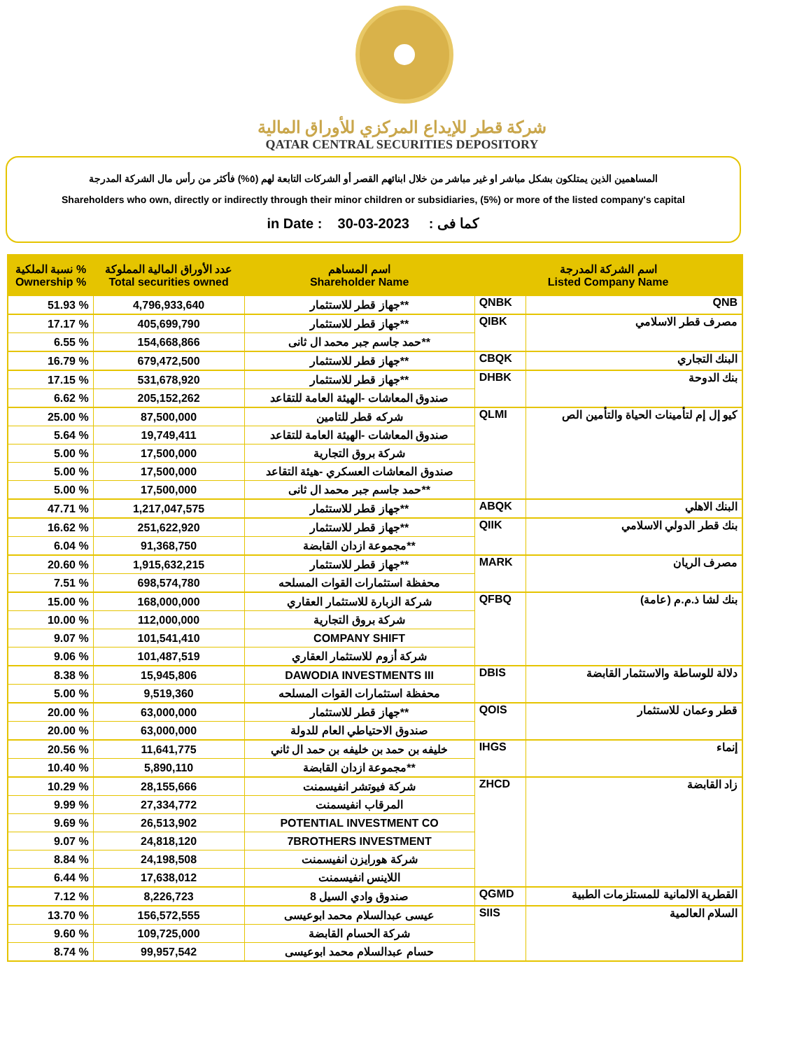شركة قطر للإيداع المركزي للأوراق المالية
QATAR CENTRAL SECURITIES DEPOSITORY
المساهمين الذين يمتلكون بشكل مباشر او غير مباشر من خلال ابنائهم القصر أو الشركات التابعة لهم (٥%) فأكثر من رأس مال الشركة المدرجة
Shareholders who own, directly or indirectly through their minor children or subsidiaries, (5%) or more of the listed company's capital
in Date : 30-03-2023 كما فى :
| نسبة الملكية % Ownership % | عدد الأوراق المالية المملوكة Total securities owned | اسم المساهم Shareholder Name | اسم الشركة المدرجة Listed Company Name | |
| --- | --- | --- | --- | --- |
| 51.93 % | 4,796,933,640 | جهاز قطر للاستثمار** | QNBK | QNB |
| 17.17 % | 405,699,790 | جهاز قطر للاستثمار** | QIBK | مصرف قطر الاسلامي |
| 6.55 % | 154,668,866 | حمد جاسم جبر محمد ال ثانى** | | |
| 16.79 % | 679,472,500 | جهاز قطر للاستثمار** | CBQK | البنك التجاري |
| 17.15 % | 531,678,920 | جهاز قطر للاستثمار** | DHBK | بنك الدوحة |
| 6.62 % | 205,152,262 | صندوق المعاشات -الهيئة العامة للتقاعد | | |
| 25.00 % | 87,500,000 | شركه قطر للتامين | QLMI | كيو إل إم لتأمينات الحياة والتأمين الص |
| 5.64 % | 19,749,411 | صندوق المعاشات -الهيئة العامة للتقاعد | | |
| 5.00 % | 17,500,000 | شركة بروق التجارية | | |
| 5.00 % | 17,500,000 | صندوق المعاشات العسكري -هيئة التقاعد | | |
| 5.00 % | 17,500,000 | حمد جاسم جبر محمد ال ثانى** | | |
| 47.71 % | 1,217,047,575 | جهاز قطر للاستثمار** | ABQK | البنك الاهلي |
| 16.62 % | 251,622,920 | جهاز قطر للاستثمار** | QIIK | بنك قطر الدولي الاسلامي |
| 6.04 % | 91,368,750 | مجموعة ازدان القابضة** | | |
| 20.60 % | 1,915,632,215 | جهاز قطر للاستثمار** | MARK | مصرف الريان |
| 7.51 % | 698,574,780 | محفظة استثمارات القوات المسلحه | | |
| 15.00 % | 168,000,000 | شركة الزبارة للاستثمار العقاري | QFBQ | (بنك لشا ذ.م.م (عامة |
| 10.00 % | 112,000,000 | شركة بروق التجارية | | |
| 9.07 % | 101,541,410 | COMPANY SHIFT | | |
| 9.06 % | 101,487,519 | شركة أزوم للاستثمار العقاري | | |
| 8.38 % | 15,945,806 | DAWODIA INVESTMENTS III | DBIS | دلالة للوساطة والاستثمار القابضة |
| 5.00 % | 9,519,360 | محفظة استثمارات القوات المسلحه | | |
| 20.00 % | 63,000,000 | جهاز قطر للاستثمار** | QOIS | قطر وعمان للاستثمار |
| 20.00 % | 63,000,000 | صندوق الاحتياطي العام للدولة | | |
| 20.56 % | 11,641,775 | خليفه بن حمد بن خليفه بن حمد ال ثاني | IHGS | إنماء |
| 10.40 % | 5,890,110 | مجموعة ازدان القابضة** | | |
| 10.29 % | 28,155,666 | شركة فيوتشر انفيسمنت | ZHCD | زاد القابضة |
| 9.99 % | 27,334,772 | المرقاب انفيسمنت | | |
| 9.69 % | 26,513,902 | POTENTIAL INVESTMENT CO | | |
| 9.07 % | 24,818,120 | 7BROTHERS INVESTMENT | | |
| 8.84 % | 24,198,508 | شركة هورايزن انفيسمنت | | |
| 6.44 % | 17,638,012 | اللاينس انفيسمنت | | |
| 7.12 % | 8,226,723 | صندوق وادي السيل 8 | QGMD | القطرية الالمانية للمستلزمات الطبية |
| 13.70 % | 156,572,555 | عيسى عبدالسلام محمد ابوعيسى | SIIS | السلام العالمية |
| 9.60 % | 109,725,000 | شركة الحسام القابضة | | |
| 8.74 % | 99,957,542 | حسام عبدالسلام محمد ابوعيسى | | |